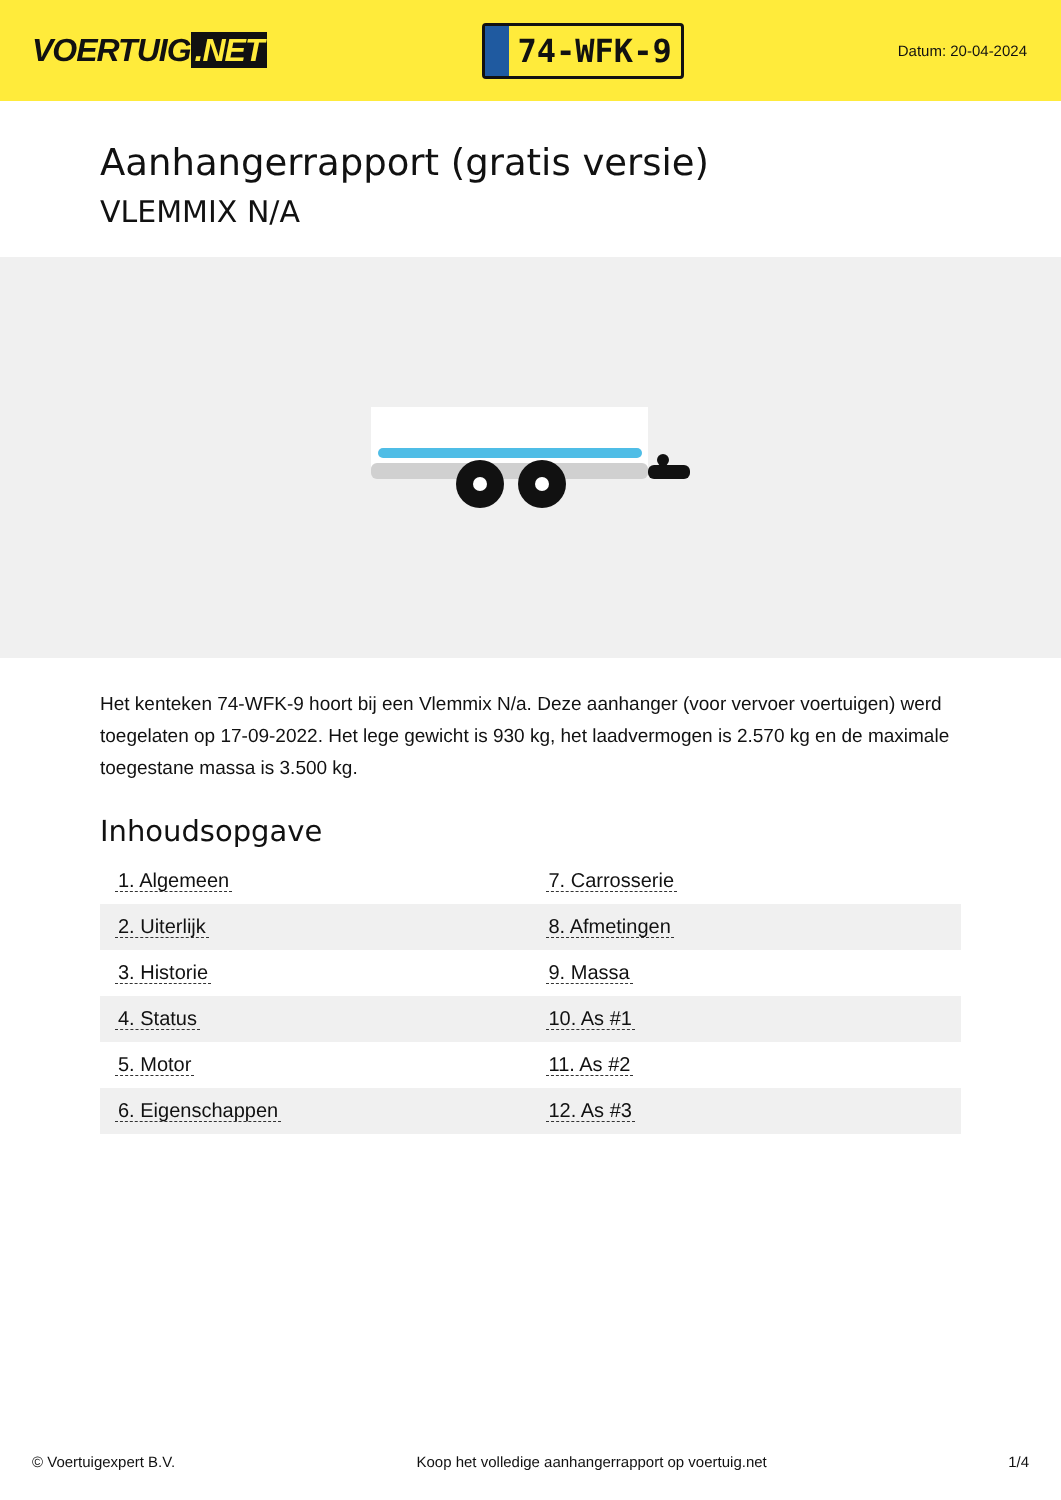VOERTUIG.NET
74-WFK-9
Datum: 20-04-2024
Aanhangerrapport (gratis versie)
VLEMMIX N/A
Het kenteken 74-WFK-9 hoort bij een Vlemmix N/a. Deze aanhanger (voor vervoer voertuigen) werd toegelaten op 17-09-2022. Het lege gewicht is 930 kg, het laadvermogen is 2.570 kg en de maximale toegestane massa is 3.500 kg.
Inhoudsopgave
| 1. Algemeen | 7. Carrosserie |
| 2. Uiterlijk | 8. Afmetingen |
| 3. Historie | 9. Massa |
| 4. Status | 10. As #1 |
| 5. Motor | 11. As #2 |
| 6. Eigenschappen | 12. As #3 |
© Voertuigexpert B.V. Koop het volledige aanhangerrapport op voertuig.net 1/4